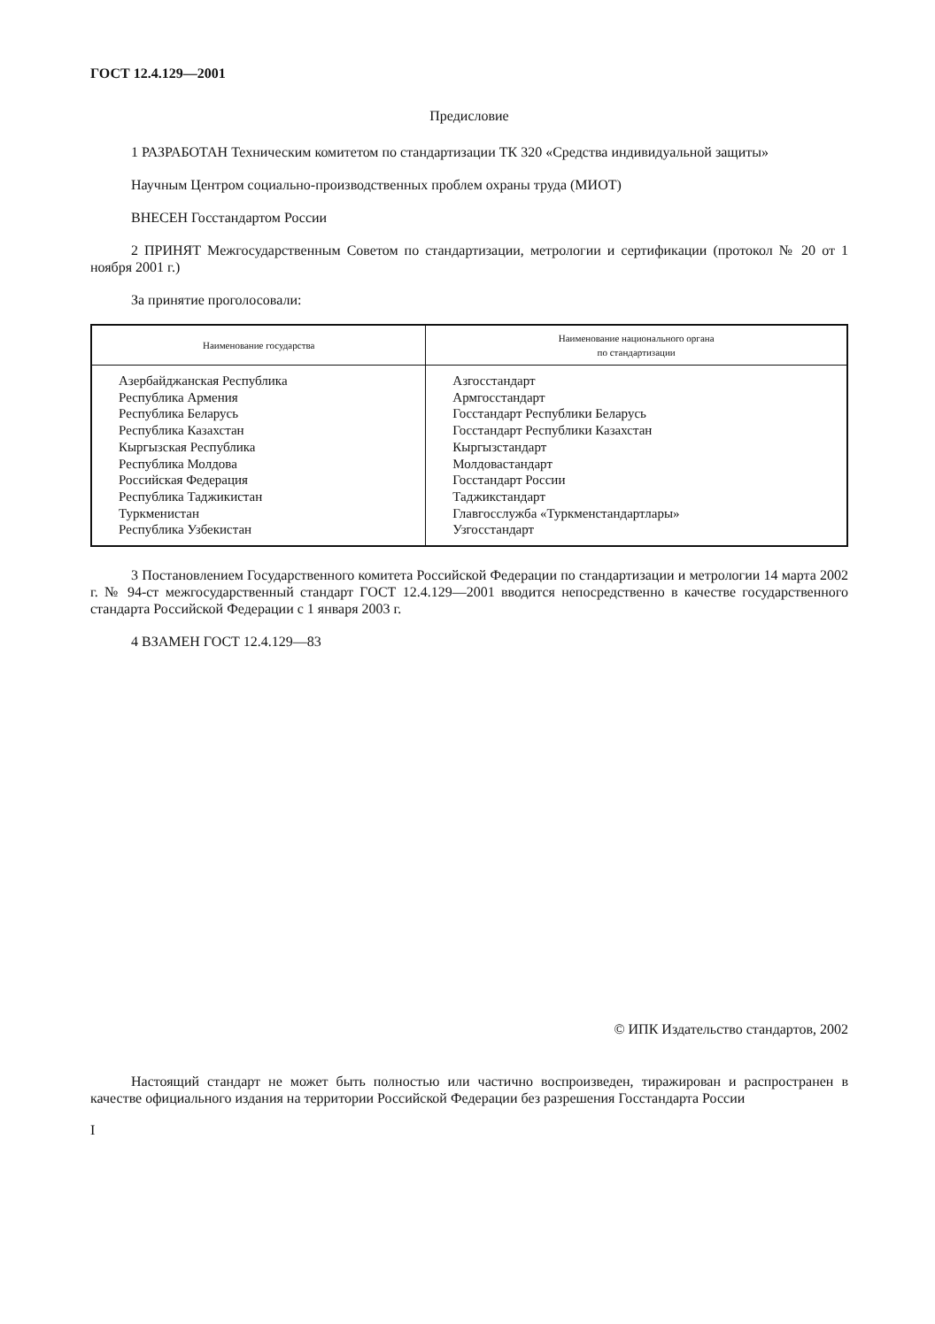ГОСТ 12.4.129—2001
Предисловие
1 РАЗРАБОТАН Техническим комитетом по стандартизации ТК 320 «Средства индивидуальной защиты»
Научным Центром социально-производственных проблем охраны труда (МИОТ)
ВНЕСЕН Госстандартом России
2 ПРИНЯТ Межгосударственным Советом по стандартизации, метрологии и сертификации (протокол № 20 от 1 ноября 2001 г.)
За принятие проголосовали:
| Наименование государства | Наименование национального органа по стандартизации |
| --- | --- |
| Азербайджанская Республика Республика Армения Республика Беларусь Республика Казахстан Кыргызская Республика Республика Молдова Российская Федерация Республика Таджикистан Туркменистан Республика Узбекистан | Азгосстандарт Армгосстандарт Госстандарт Республики Беларусь Госстандарт Республики Казахстан Кыргызстандарт Молдовастандарт Госстандарт России Таджикстандарт Главгосслужба «Туркменстандартлары» Узгосстандарт |
3 Постановлением Государственного комитета Российской Федерации по стандартизации и метрологии 14 марта 2002 г. № 94-ст межгосударственный стандарт ГОСТ 12.4.129—2001 вводится непосредственно в качестве государственного стандарта Российской Федерации с 1 января 2003 г.
4 ВЗАМЕН ГОСТ 12.4.129—83
© ИПК Издательство стандартов, 2002
Настоящий стандарт не может быть полностью или частично воспроизведен, тиражирован и распространен в качестве официального издания на территории Российской Федерации без разрешения Госстандарта России
I